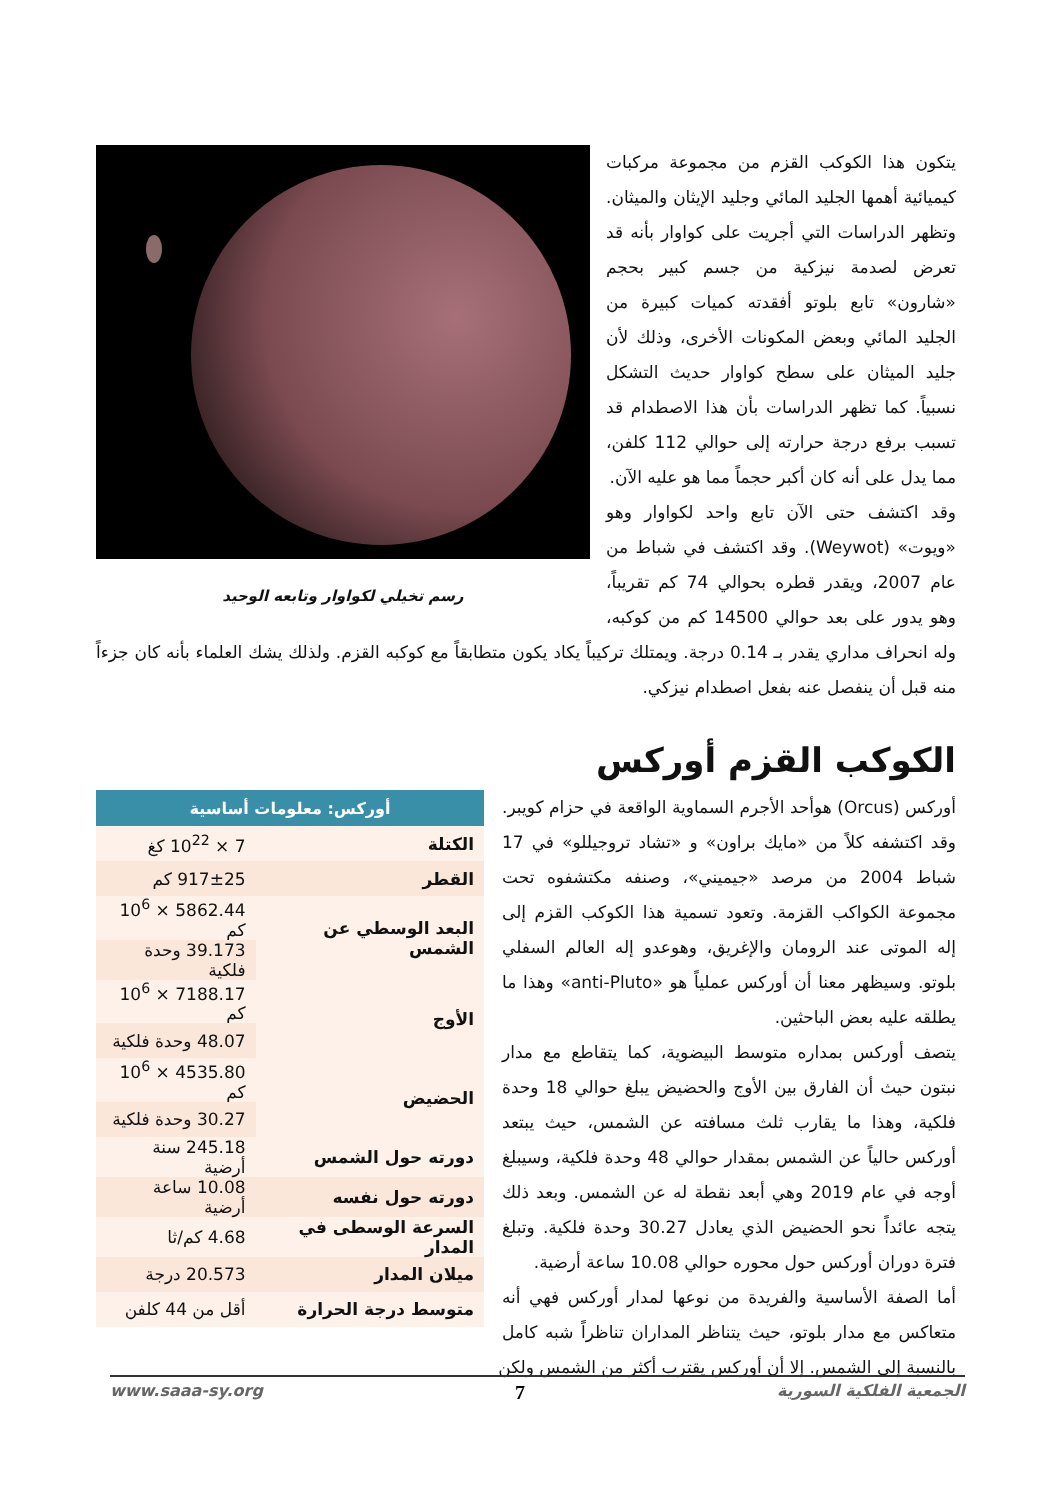رسم تخيلي لكواوار وتابعه الوحيد
يتكون هذا الكوكب القزم من مجموعة مركبات كيميائية أهمها الجليد المائي وجليد الإيثان والميثان. وتظهر الدراسات التي أجريت على كواوار بأنه قد تعرض لصدمة نيزكية من جسم كبير بحجم «شارون» تابع بلوتو أفقدته كميات كبيرة من الجليد المائي وبعض المكونات الأخرى، وذلك لأن جليد الميثان على سطح كواوار حديث التشكل نسبياً. كما تظهر الدراسات بأن هذا الاصطدام قد تسبب برفع درجة حرارته إلى حوالي 112 كلفن، مما يدل على أنه كان أكبر حجماً مما هو عليه الآن.
وقد اكتشف حتى الآن تابع واحد لكواوار وهو «ويوت» (Weywot). وقد اكتشف في شباط من عام 2007، ويقدر قطره بحوالي 74 كم تقريباً، وهو يدور على بعد حوالي 14500 كم من كوكبه، وله انحراف مداري يقدر بـ 0.14 درجة. ويمتلك تركيباً يكاد يكون متطابقاً مع كوكبه القزم. ولذلك يشك العلماء بأنه كان جزءاً منه قبل أن ينفصل عنه بفعل اصطدام نيزكي.
الكوكب القزم أوركس
| أوركس: معلومات أساسية | |
| --- | --- |
| الكتلة | 7 × 10<sup>22</sup> كغ |
| القطر | 917±25 كم |
| البعد الوسطي عن الشمس | 5862.44 × 10<sup>6</sup> كم |
| | 39.173 وحدة فلكية |
| الأوج | 7188.17 × 10<sup>6</sup> كم |
| | 48.07 وحدة فلكية |
| الحضيض | 4535.80 × 10<sup>6</sup> كم |
| | 30.27 وحدة فلكية |
| دورته حول الشمس | 245.18 سنة أرضية |
| دورته حول نفسه | 10.08 ساعة أرضية |
| السرعة الوسطى في المدار | 4.68 كم/ثا |
| ميلان المدار | 20.573 درجة |
| متوسط درجة الحرارة | أقل من 44 كلفن |
أوركس (Orcus) هوأحد الأجرم السماوية الواقعة في حزام كويبر. وقد اكتشفه كلاً من «مايك براون» و «تشاد تروجيللو» في 17 شباط 2004 من مرصد «جيميني»، وصنفه مكتشفوه تحت مجموعة الكواكب القزمة. وتعود تسمية هذا الكوكب القزم إلى إله الموتى عند الرومان والإغريق، وهوعدو إله العالم السفلي بلوتو. وسيظهر معنا أن أوركس عملياً هو «anti-Pluto» وهذا ما يطلقه عليه بعض الباحثين.
يتصف أوركس بمداره متوسط البيضوية، كما يتقاطع مع مدار نبتون حيث أن الفارق بين الأوج والحضيض يبلغ حوالي 18 وحدة فلكية، وهذا ما يقارب ثلث مسافته عن الشمس، حيث يبتعد أوركس حالياً عن الشمس بمقدار حوالي 48 وحدة فلكية، وسيبلغ أوجه في عام 2019 وهي أبعد نقطة له عن الشمس. وبعد ذلك يتجه عائداً نحو الحضيض الذي يعادل 30.27 وحدة فلكية. وتبلغ فترة دوران أوركس حول محوره حوالي 10.08 ساعة أرضية.
أما الصفة الأساسية والفريدة من نوعها لمدار أوركس فهي أنه متعاكس مع مدار بلوتو، حيث يتناظر المداران تناظراً شبه كامل بالنسبة إلى الشمس. إلا أن أوركس يقترب أكثر من الشمس ولكن
الجمعية الفلكية السورية 7 www.saaa-sy.org